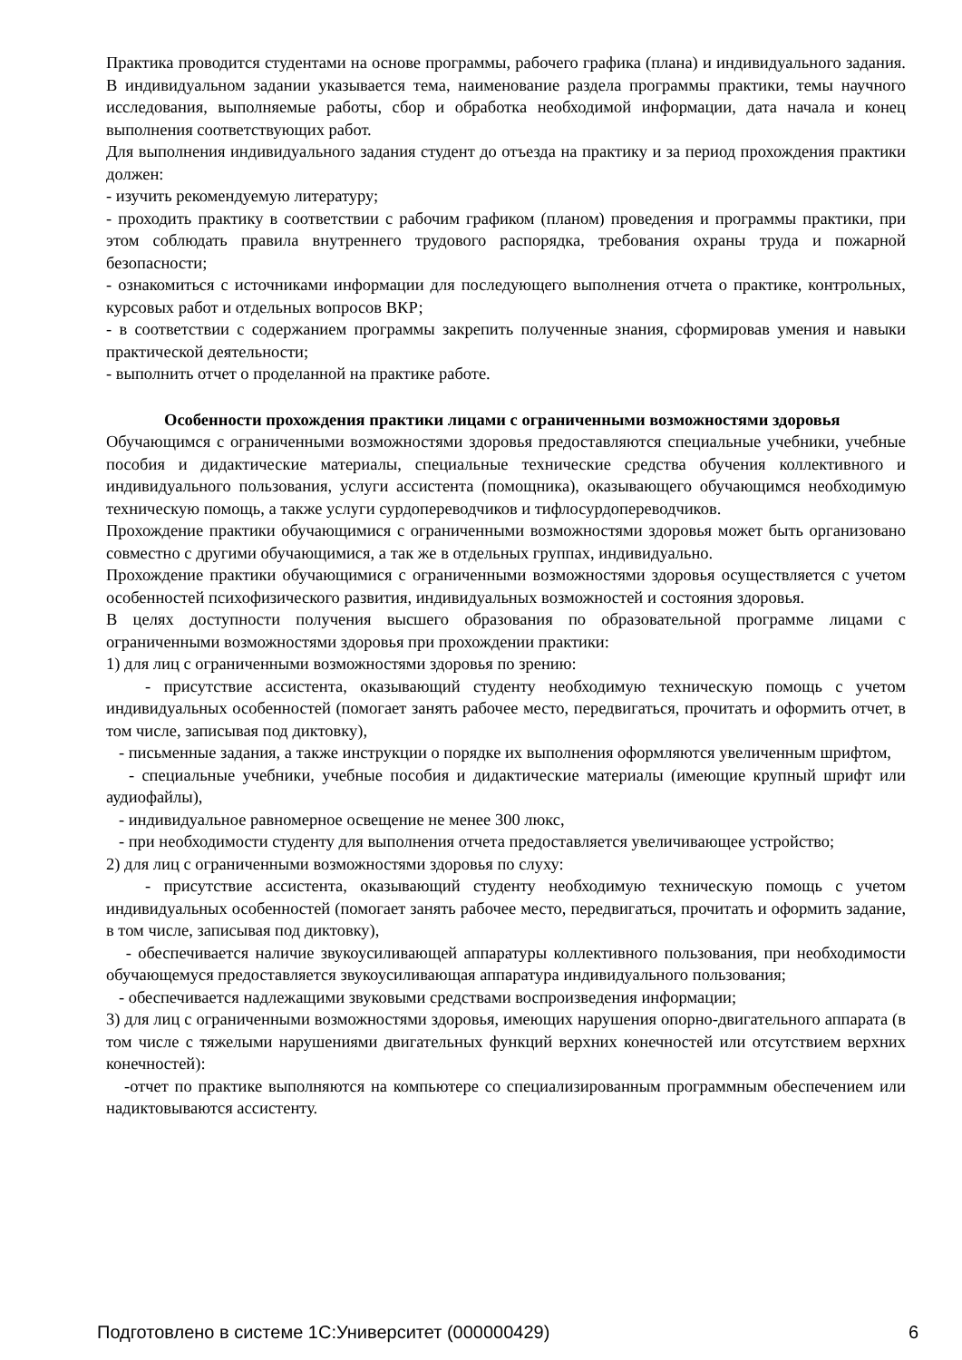Практика проводится студентами на основе программы, рабочего графика (плана) и индивидуального задания. В индивидуальном задании указывается тема, наименование раздела программы практики, темы научного исследования, выполняемые работы, сбор и обработка необходимой информации, дата начала и конец выполнения соответствующих работ.
Для выполнения индивидуального задания студент до отъезда на практику и за период прохождения практики должен:
- изучить рекомендуемую литературу;
- проходить практику в соответствии с рабочим графиком (планом) проведения и программы практики, при этом соблюдать правила внутреннего трудового распорядка, требования охраны труда и пожарной безопасности;
- ознакомиться с источниками информации для последующего выполнения отчета о практике, контрольных, курсовых работ и отдельных вопросов ВКР;
- в соответствии с содержанием программы закрепить полученные знания, сформировав умения и навыки практической деятельности;
- выполнить отчет о проделанной на практике работе.
Особенности прохождения практики лицами с ограниченными возможностями здоровья
Обучающимся с ограниченными возможностями здоровья предоставляются специальные учебники, учебные пособия и дидактические материалы, специальные технические средства обучения коллективного и индивидуального пользования, услуги ассистента (помощника), оказывающего обучающимся необходимую техническую помощь, а также услуги сурдопереводчиков и тифлосурдопереводчиков.
Прохождение практики обучающимися с ограниченными возможностями здоровья может быть организовано совместно с другими обучающимися, а так же в отдельных группах, индивидуально.
Прохождение практики обучающимися с ограниченными возможностями здоровья осуществляется с учетом особенностей психофизического развития, индивидуальных возможностей и состояния здоровья.
В целях доступности получения высшего образования по образовательной программе лицами с ограниченными возможностями здоровья при прохождении практики:
1) для лиц с ограниченными возможностями здоровья по зрению:
- присутствие ассистента, оказывающий студенту необходимую техническую помощь с учетом индивидуальных особенностей (помогает занять рабочее место, передвигаться, прочитать и оформить отчет, в том числе, записывая под диктовку),
- письменные задания, а также инструкции о порядке их выполнения оформляются увеличенным шрифтом,
- специальные учебники, учебные пособия и дидактические материалы (имеющие крупный шрифт или аудиофайлы),
- индивидуальное равномерное освещение не менее 300 люкс,
- при необходимости студенту для выполнения отчета предоставляется увеличивающее устройство;
2) для лиц с ограниченными возможностями здоровья по слуху:
- присутствие ассистента, оказывающий студенту необходимую техническую помощь с учетом индивидуальных особенностей (помогает занять рабочее место, передвигаться, прочитать и оформить задание, в том числе, записывая под диктовку),
- обеспечивается наличие звукоусиливающей аппаратуры коллективного пользования, при необходимости обучающемуся предоставляется звукоусиливающая аппаратура индивидуального пользования;
- обеспечивается надлежащими звуковыми средствами воспроизведения информации;
3) для лиц с ограниченными возможностями здоровья, имеющих нарушения опорно-двигательного аппарата (в том числе с тяжелыми нарушениями двигательных функций верхних конечностей или отсутствием верхних конечностей):
-отчет по практике выполняются на компьютере со специализированным программным обеспечением или надиктовываются ассистенту.
Подготовлено в системе 1С:Университет (000000429) 6